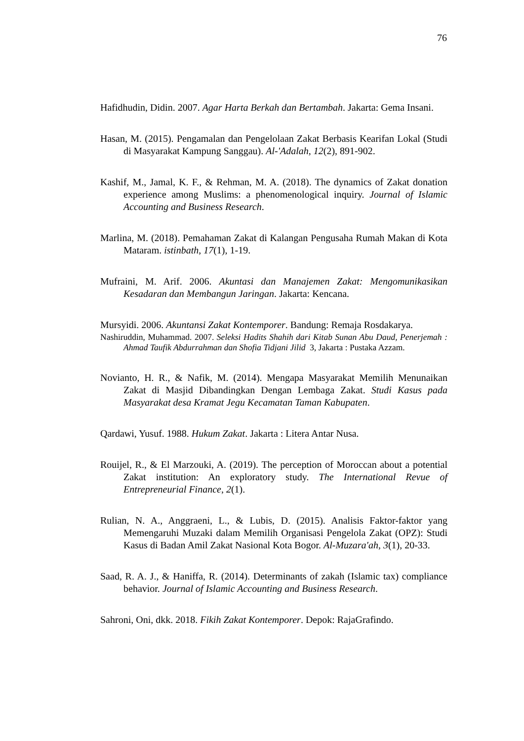76
Hafidhudin, Didin. 2007. Agar Harta Berkah dan Bertambah. Jakarta: Gema Insani.
Hasan, M. (2015). Pengamalan dan Pengelolaan Zakat Berbasis Kearifan Lokal (Studi di Masyarakat Kampung Sanggau). Al-'Adalah, 12(2), 891-902.
Kashif, M., Jamal, K. F., & Rehman, M. A. (2018). The dynamics of Zakat donation experience among Muslims: a phenomenological inquiry. Journal of Islamic Accounting and Business Research.
Marlina, M. (2018). Pemahaman Zakat di Kalangan Pengusaha Rumah Makan di Kota Mataram. istinbath, 17(1), 1-19.
Mufraini, M. Arif. 2006. Akuntasi dan Manajemen Zakat: Mengomunikasikan Kesadaran dan Membangun Jaringan. Jakarta: Kencana.
Mursyidi. 2006. Akuntansi Zakat Kontemporer. Bandung: Remaja Rosdakarya.
Nashiruddin, Muhammad. 2007. Seleksi Hadits Shahih dari Kitab Sunan Abu Daud, Penerjemah : Ahmad Taufik Abdurrahman dan Shofia Tidjani Jilid 3, Jakarta : Pustaka Azzam.
Novianto, H. R., & Nafik, M. (2014). Mengapa Masyarakat Memilih Menunaikan Zakat di Masjid Dibandingkan Dengan Lembaga Zakat. Studi Kasus pada Masyarakat desa Kramat Jegu Kecamatan Taman Kabupaten.
Qardawi, Yusuf. 1988. Hukum Zakat. Jakarta : Litera Antar Nusa.
Rouijel, R., & El Marzouki, A. (2019). The perception of Moroccan about a potential Zakat institution: An exploratory study. The International Revue of Entrepreneurial Finance, 2(1).
Rulian, N. A., Anggraeni, L., & Lubis, D. (2015). Analisis Faktor-faktor yang Memengaruhi Muzaki dalam Memilih Organisasi Pengelola Zakat (OPZ): Studi Kasus di Badan Amil Zakat Nasional Kota Bogor. Al-Muzara'ah, 3(1), 20-33.
Saad, R. A. J., & Haniffa, R. (2014). Determinants of zakah (Islamic tax) compliance behavior. Journal of Islamic Accounting and Business Research.
Sahroni, Oni, dkk. 2018. Fikih Zakat Kontemporer. Depok: RajaGrafindo.